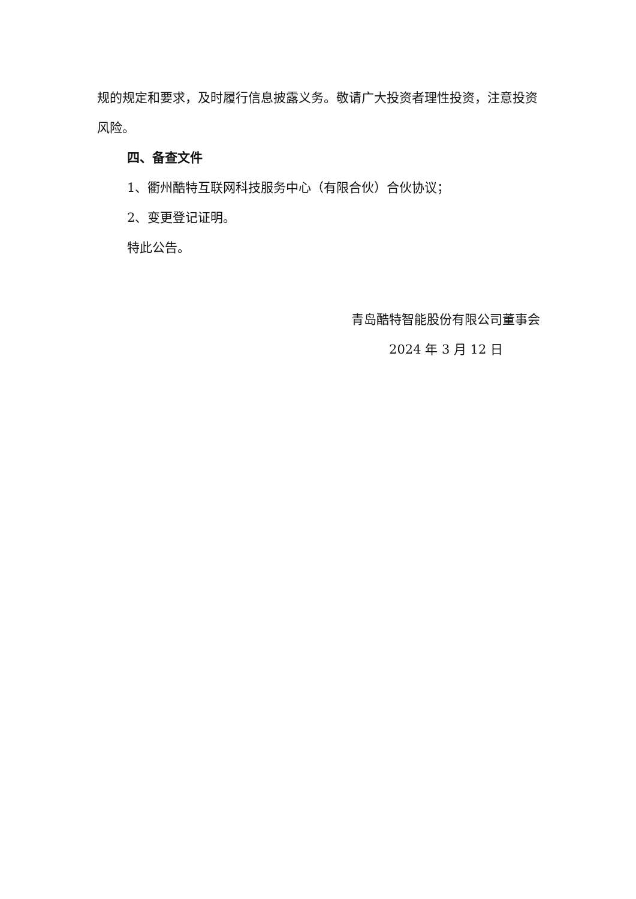规的规定和要求，及时履行信息披露义务。敬请广大投资者理性投资，注意投资风险。
四、备查文件
1、衢州酷特互联网科技服务中心（有限合伙）合伙协议；
2、变更登记证明。
特此公告。
青岛酷特智能股份有限公司董事会
2024 年 3 月 12 日